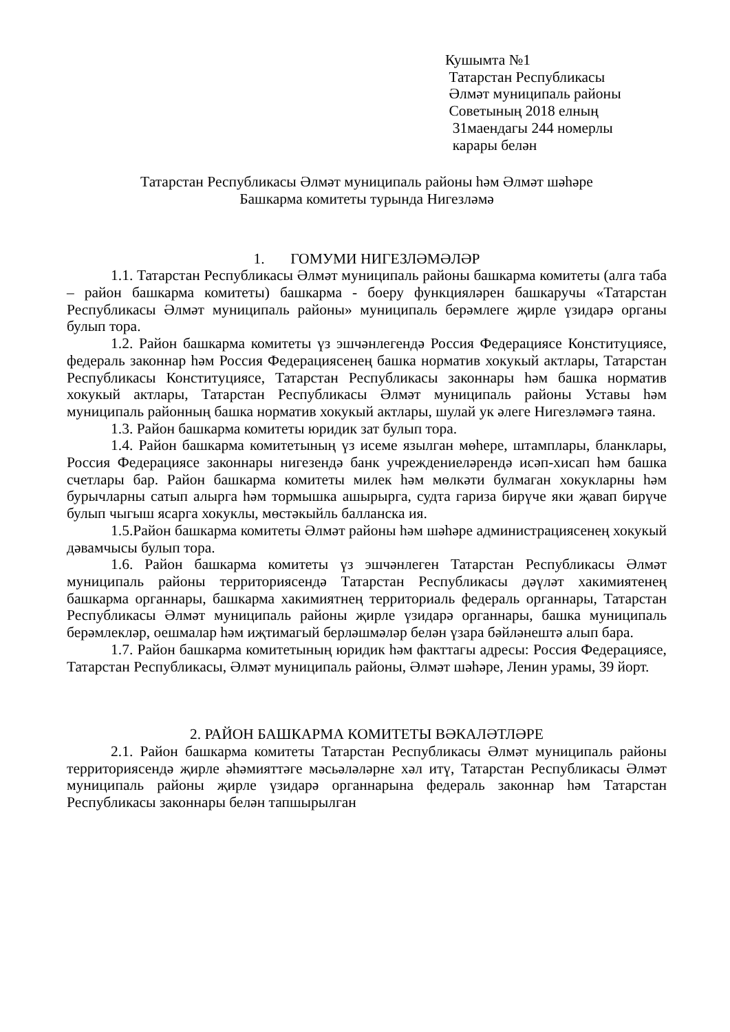Кушымта №1
Татарстан Республикасы
Әлмәт муниципаль районы
Советының 2018 елның
31маендагы 244 номерлы
карары белән
Татарстан Республикасы Әлмәт муниципаль районы һәм Әлмәт шәһәре
Башкарма комитеты турында Нигезләмә
1. ГОМУМИ НИГЕЗЛӘМӘЛӘР
1.1. Татарстан Республикасы Әлмәт муниципаль районы башкарма комитеты (алга таба – район башкарма комитеты) башкарма - боеру функцияләрен башкаручы «Татарстан Республикасы Әлмәт муниципаль районы» муниципаль берәмлеге җирле үзидарә органы булып тора.
1.2. Район башкарма комитеты үз эшчәнлегендә Россия Федерациясе Конституциясе, федераль законнар һәм Россия Федерациясенең башка норматив хокукый актлары, Татарстан Республикасы Конституциясе, Татарстан Республикасы законнары һәм башка норматив хокукый актлары, Татарстан Республикасы Әлмәт муниципаль районы Уставы һәм муниципаль районның башка норматив хокукый актлары, шулай ук әлеге Нигезләмәгә таяна.
1.3. Район башкарма комитеты юридик зат булып тора.
1.4. Район башкарма комитетының үз исеме язылган мөһере, штамплары, бланклары, Россия Федерациясе законнары нигезендә банк учреждениеләрендә исәп-хисап һәм башка счетлары бар. Район башкарма комитеты милек һәм мөлкәти булмаган хокукларны һәм бурычларны сатып алырга һәм тормышка ашырырга, судта гариза бирүче яки җавап бирүче булып чыгыш ясарга хокуклы, мөстәкыйль балланска ия.
1.5.Район башкарма комитеты Әлмәт районы һәм шәһәре администрациясенең хокукый дәвамчысы булып тора.
1.6. Район башкарма комитеты үз эшчәнлеген Татарстан Республикасы Әлмәт муниципаль районы территориясендә Татарстан Республикасы дәүләт хакимиятенең башкарма органнары, башкарма хакимиятнең территориаль федераль органнары, Татарстан Республикасы Әлмәт муниципаль районы җирле үзидарә органнары, башка муниципаль берәмлекләр, оешмалар һәм иҗтимагый берләшмәләр белән үзара бәйләнештә алып бара.
1.7. Район башкарма комитетының юридик һәм факттагы адресы: Россия Федерациясе, Татарстан Республикасы, Әлмәт муниципаль районы, Әлмәт шәһәре, Ленин урамы, 39 йорт.
2. РАЙОН БАШКАРМА КОМИТЕТЫ ВӘКАЛӘТЛӘРЕ
2.1. Район башкарма комитеты Татарстан Республикасы Әлмәт муниципаль районы территориясендә җирле әһәмияттәге мәсьәләләрне хәл итү, Татарстан Республикасы Әлмәт муниципаль районы җирле үзидарә органнарына федераль законнар һәм Татарстан Республикасы законнары белән тапшырылган